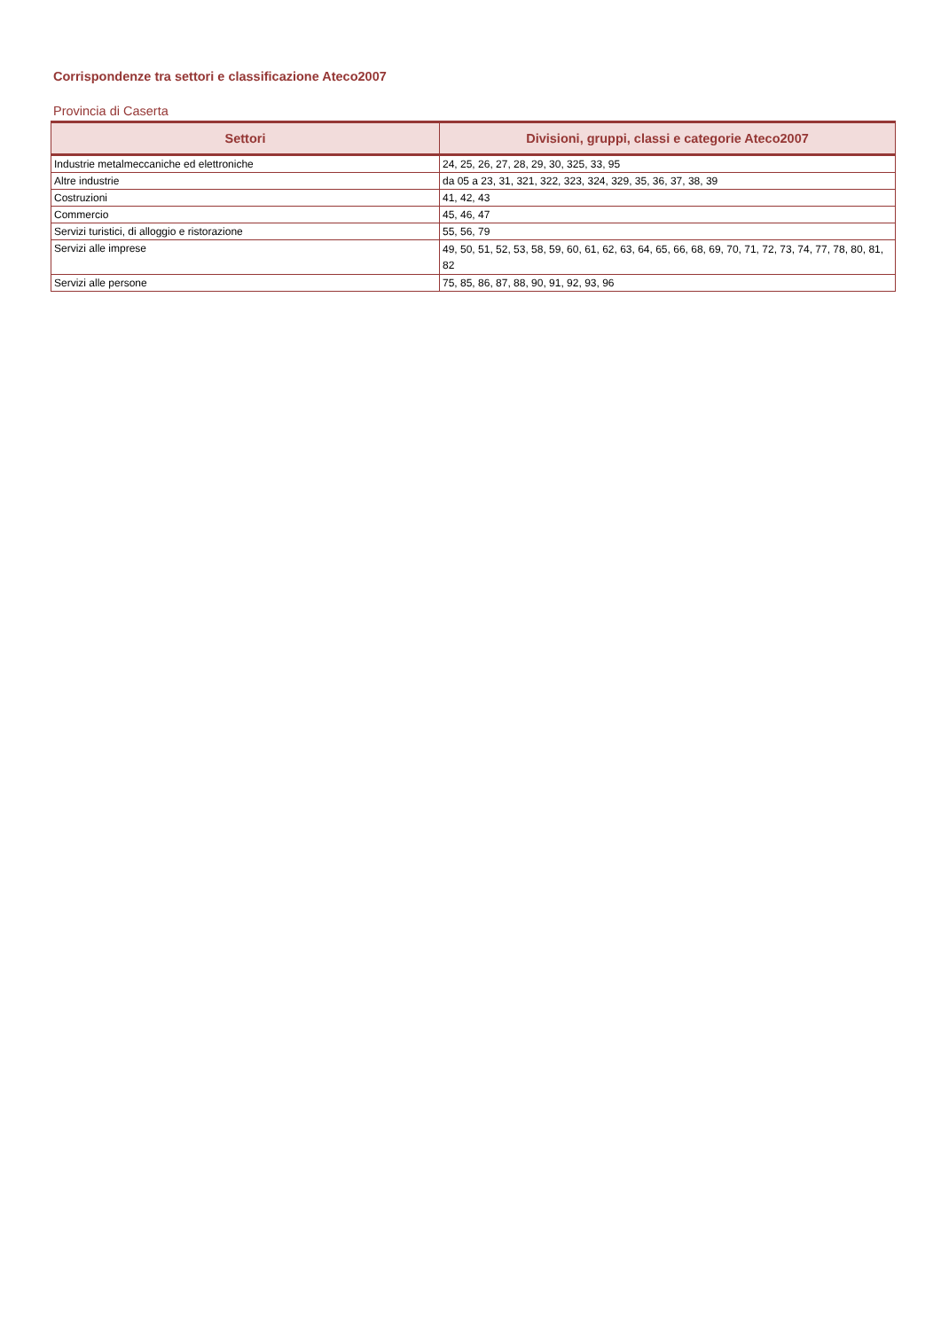Corrispondenze tra settori e classificazione Ateco2007
Provincia di Caserta
| Settori | Divisioni, gruppi, classi e categorie Ateco2007 |
| --- | --- |
| Industrie metalmeccaniche ed elettroniche | 24, 25, 26, 27, 28, 29, 30, 325, 33, 95 |
| Altre industrie | da 05 a 23, 31, 321, 322, 323, 324, 329, 35, 36, 37, 38, 39 |
| Costruzioni | 41, 42, 43 |
| Commercio | 45, 46, 47 |
| Servizi turistici, di alloggio e ristorazione | 55, 56, 79 |
| Servizi alle imprese | 49, 50, 51, 52, 53, 58, 59, 60, 61, 62, 63, 64, 65, 66, 68, 69, 70, 71, 72, 73, 74, 77, 78, 80, 81, 82 |
| Servizi alle persone | 75, 85, 86, 87, 88, 90, 91, 92, 93, 96 |